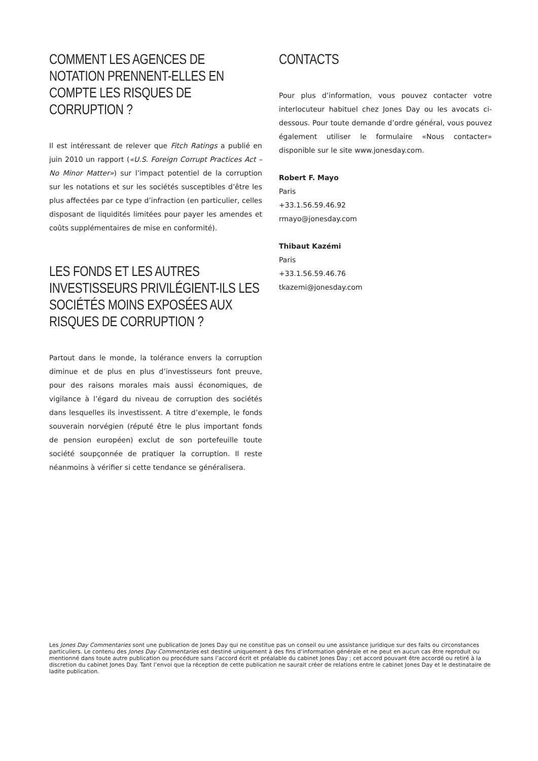COMMENT LES AGENCES DE NOTATION PRENNENT-ELLES EN COMPTE LES RISQUES DE CORRUPTION ?
Il est intéressant de relever que Fitch Ratings a publié en juin 2010 un rapport («U.S. Foreign Corrupt Practices Act – No Minor Matter») sur l’impact potentiel de la corruption sur les notations et sur les sociétés susceptibles d’être les plus affectées par ce type d’infraction (en particulier, celles disposant de liquidités limitées pour payer les amendes et coûts supplémentaires de mise en conformité).
LES FONDS ET LES AUTRES INVESTISSEURS PRIVILÉGIENT-ILS LES SOCIÉTÉS MOINS EXPOSÉES AUX RISQUES DE CORRUPTION ?
Partout dans le monde, la tolérance envers la corruption diminue et de plus en plus d’investisseurs font preuve, pour des raisons morales mais aussi économiques, de vigilance à l’égard du niveau de corruption des sociétés dans lesquelles ils investissent. A titre d’exemple, le fonds souverain norvégien (réputé être le plus important fonds de pension européen) exclut de son portefeuille toute société soupçonnée de pratiquer la corruption. Il reste néanmoins à vérifier si cette tendance se généralisera.
CONTACTS
Pour plus d’information, vous pouvez contacter votre interlocuteur habituel chez Jones Day ou les avocats ci-dessous. Pour toute demande d’ordre général, vous pouvez également utiliser le formulaire «Nous contacter» disponible sur le site www.jonesday.com.
Robert F. Mayo
Paris
+33.1.56.59.46.92
rmayo@jonesday.com
Thibaut Kazémi
Paris
+33.1.56.59.46.76
tkazemi@jonesday.com
Les Jones Day Commentaries sont une publication de Jones Day qui ne constitue pas un conseil ou une assistance juridique sur des faits ou circonstances particuliers. Le contenu des Jones Day Commentaries est destiné uniquement à des fins d’information générale et ne peut en aucun cas être reproduit ou mentionné dans toute autre publication ou procédure sans l’accord écrit et préalable du cabinet Jones Day ; cet accord pouvant être accordé ou retiré à la discretion du cabinet Jones Day. Tant l’envoi que la réception de cette publication ne saurait créer de relations entre le cabinet Jones Day et le destinataire de ladite publication.